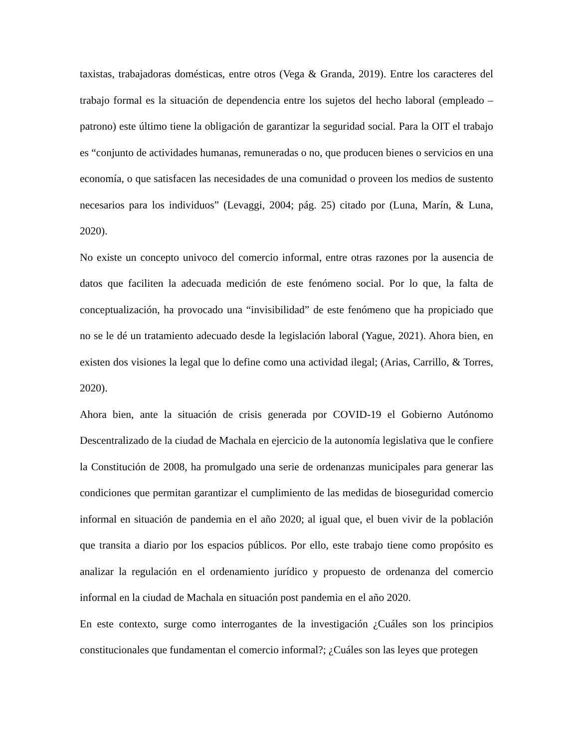taxistas, trabajadoras domésticas, entre otros (Vega & Granda, 2019). Entre los caracteres del trabajo formal es la situación de dependencia entre los sujetos del hecho laboral (empleado – patrono) este último tiene la obligación de garantizar la seguridad social. Para la OIT el trabajo es “conjunto de actividades humanas, remuneradas o no, que producen bienes o servicios en una economía, o que satisfacen las necesidades de una comunidad o proveen los medios de sustento necesarios para los individuos” (Levaggi, 2004; pág. 25) citado por (Luna, Marín, & Luna, 2020).
No existe un concepto univoco del comercio informal, entre otras razones por la ausencia de datos que faciliten la adecuada medición de este fenómeno social. Por lo que, la falta de conceptualización, ha provocado una “invisibilidad” de este fenómeno que ha propiciado que no se le dé un tratamiento adecuado desde la legislación laboral (Yague, 2021). Ahora bien, en existen dos visiones la legal que lo define como una actividad ilegal; (Arias, Carrillo, & Torres, 2020).
Ahora bien, ante la situación de crisis generada por COVID-19 el Gobierno Autónomo Descentralizado de la ciudad de Machala en ejercicio de la autonomía legislativa que le confiere la Constitución de 2008, ha promulgado una serie de ordenanzas municipales para generar las condiciones que permitan garantizar el cumplimiento de las medidas de bioseguridad comercio informal en situación de pandemia en el año 2020; al igual que, el buen vivir de la población que transita a diario por los espacios públicos. Por ello, este trabajo tiene como propósito es analizar la regulación en el ordenamiento jurídico y propuesto de ordenanza del comercio informal en la ciudad de Machala en situación post pandemia en el año 2020.
En este contexto, surge como interrogantes de la investigación ¿Cuáles son los principios constitucionales que fundamentan el comercio informal?; ¿Cuáles son las leyes que protegen